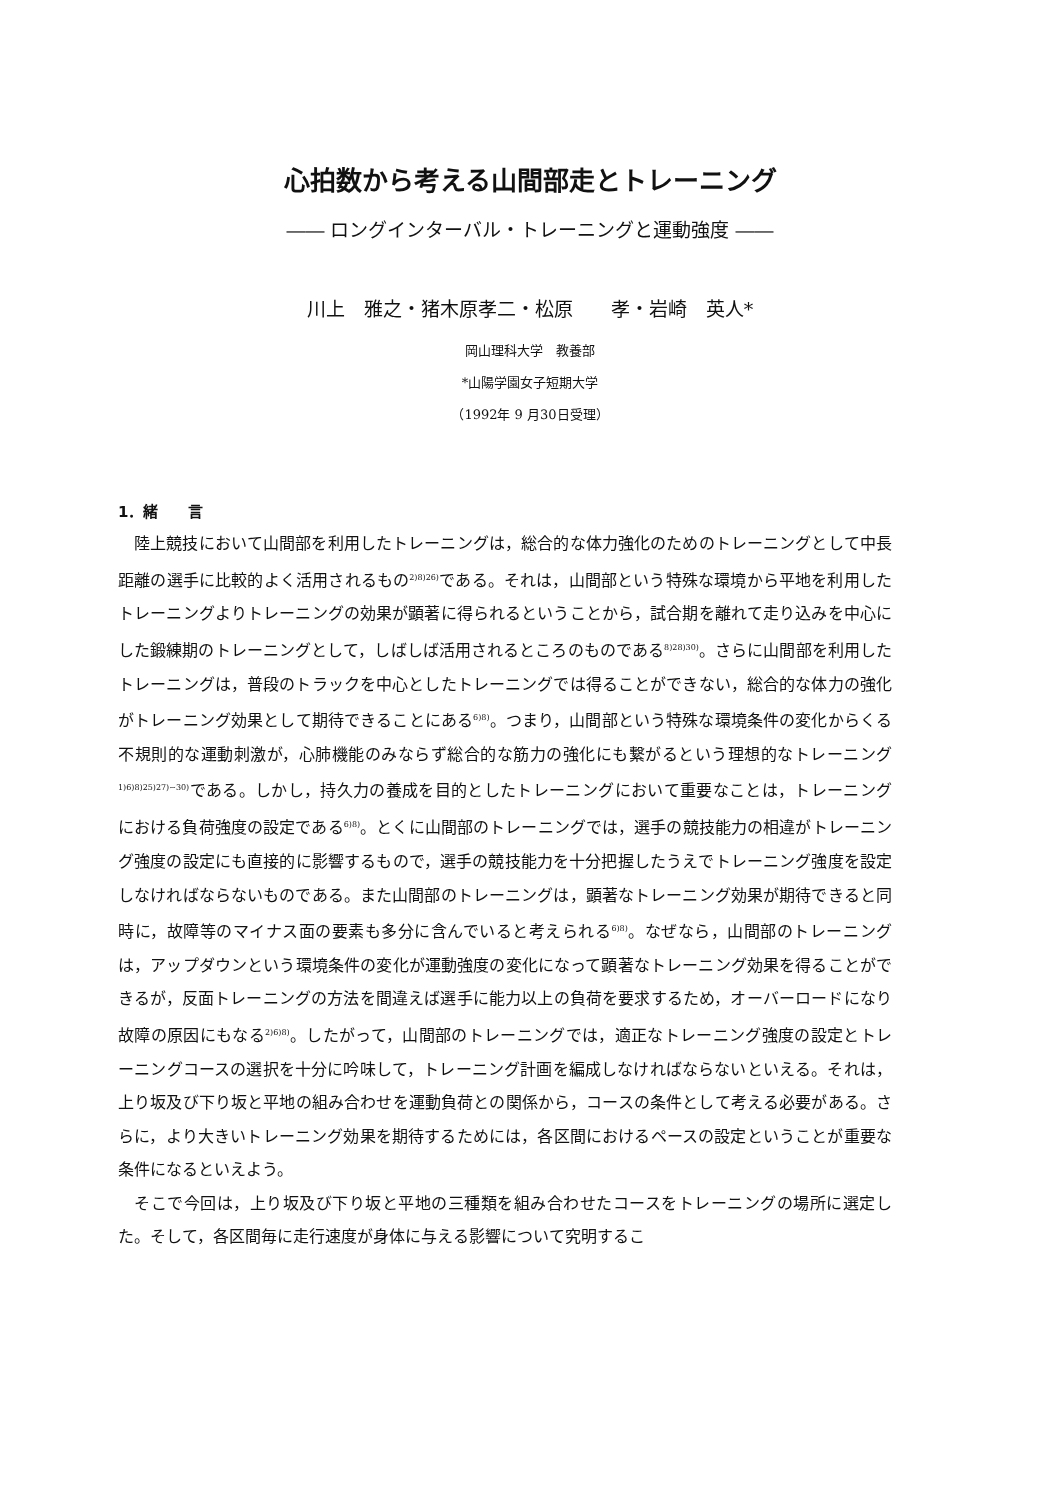心拍数から考える山間部走とトレーニング
―― ロングインターバル・トレーニングと運動強度 ――
川上　雅之・猪木原孝二・松原　　孝・岩崎　英人*
岡山理科大学　教養部
*山陽学園女子短期大学
（1992年 9 月30日受理）
1．緒　　言
陸上競技において山間部を利用したトレーニングは，総合的な体力強化のためのトレーニングとして中長距離の選手に比較的よく活用されるもの<sup>2)8)26)</sup>である。それは，山間部という特殊な環境から平地を利用したトレーニングよりトレーニングの効果が顕著に得られるということから，試合期を離れて走り込みを中心にした鍛練期のトレーニングとして，しばしば活用されるところのものである<sup>8)28)30)</sup>。さらに山間部を利用したトレーニングは，普段のトラックを中心としたトレーニングでは得ることができない，総合的な体力の強化がトレーニング効果として期待できることにある<sup>6)8)</sup>。つまり，山間部という特殊な環境条件の変化からくる不規則的な運動刺激が，心肺機能のみならず総合的な筋力の強化にも繋がるという理想的なトレーニング<sup>1)6)8)25)27)~30)</sup>である。しかし，持久力の養成を目的としたトレーニングにおいて重要なことは，トレーニングにおける負荷強度の設定である<sup>6)8)</sup>。とくに山間部のトレーニングでは，選手の競技能力の相違がトレーニング強度の設定にも直接的に影響するもので，選手の競技能力を十分把握したうえでトレーニング強度を設定しなければならないものである。また山間部のトレーニングは，顕著なトレーニング効果が期待できると同時に，故障等のマイナス面の要素も多分に含んでいると考えられる<sup>6)8)</sup>。なぜなら，山間部のトレーニングは，アップダウンという環境条件の変化が運動強度の変化になって顕著なトレーニング効果を得ることができるが，反面トレーニングの方法を間違えば選手に能力以上の負荷を要求するため，オーバーロードになり故障の原因にもなる<sup>2)6)8)</sup>。したがって，山間部のトレーニングでは，適正なトレーニング強度の設定とトレーニングコースの選択を十分に吟味して，トレーニング計画を編成しなければならないといえる。それは，上り坂及び下り坂と平地の組み合わせを運動負荷との関係から，コースの条件として考える必要がある。さらに，より大きいトレーニング効果を期待するためには，各区間におけるペースの設定ということが重要な条件になるといえよう。
そこで今回は，上り坂及び下り坂と平地の三種類を組み合わせたコースをトレーニングの場所に選定した。そして，各区間毎に走行速度が身体に与える影響について究明するこ